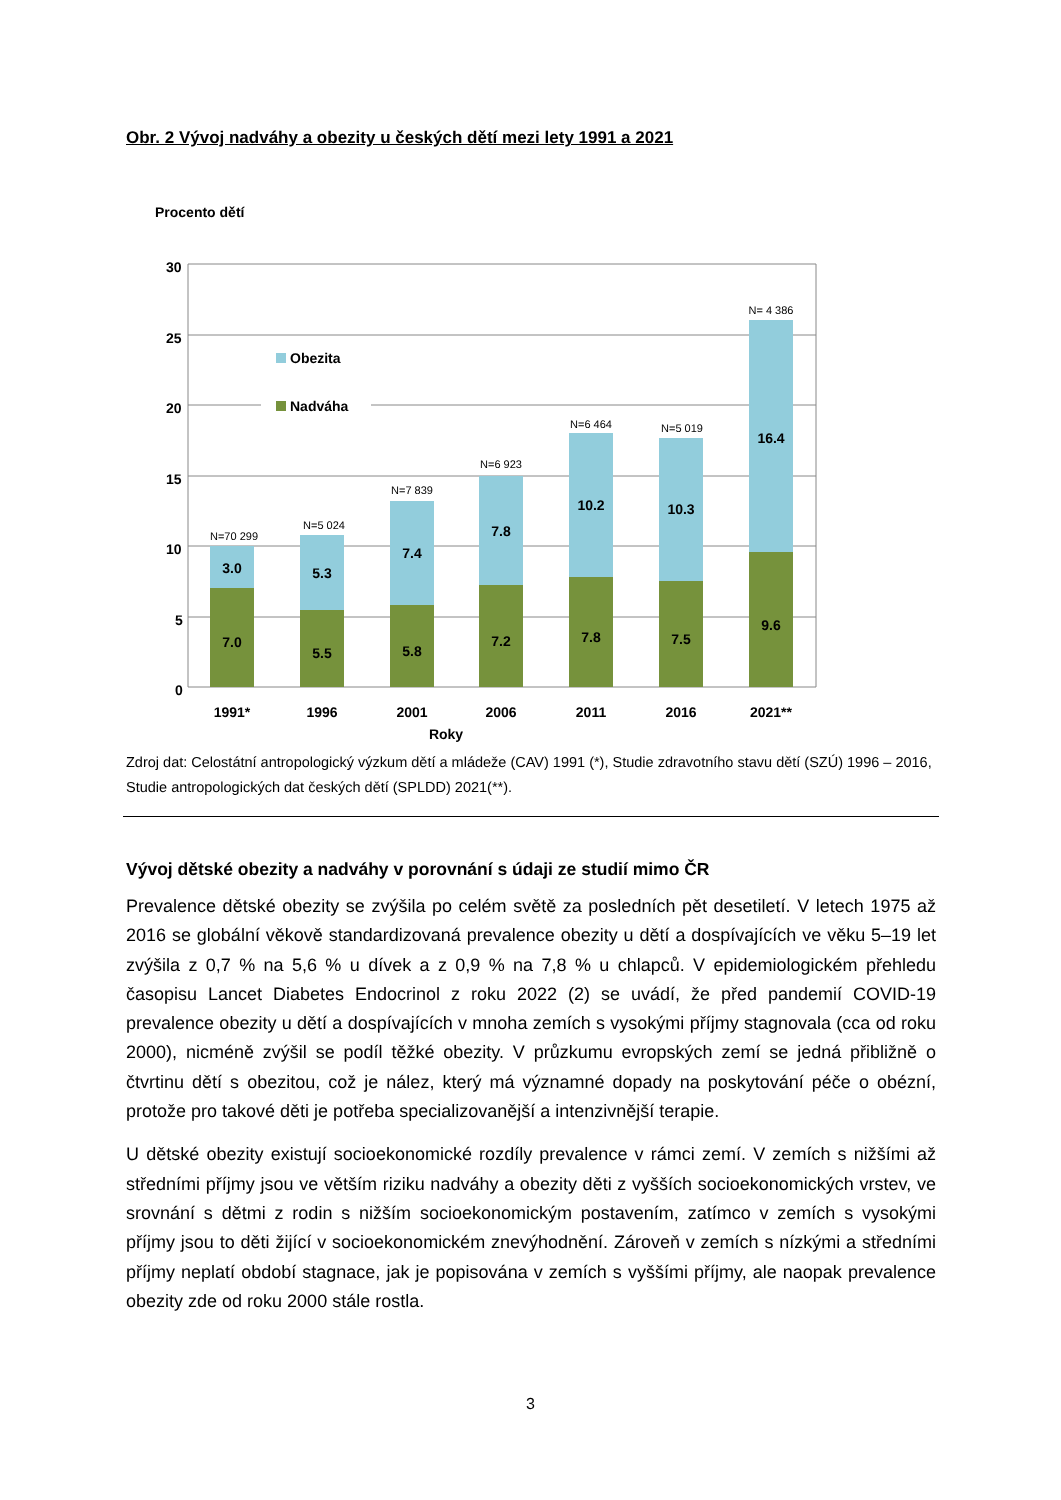Obr. 2 Vývoj nadváhy a obezity u českých dětí mezi lety 1991 a 2021
Procento dětí
30
25
20
15
10
5
0
Obezita
Nadváha
7.0
3.0
5.5
5.3
5.8
7.4
7.2
7.8
7.8
10.2
7.5
10.3
9.6
16.4
1991*
1996
2001
2006
2011
2016
2021**
N=70 299
N=5 024
N=7 839
N=6 923
N=6 464
N=5 019
N= 4 386
Roky
Zdroj dat: Celostátní antropologický výzkum dětí a mládeže (CAV) 1991 (*), Studie zdravotního stavu dětí (SZÚ) 1996 – 2016, Studie antropologických dat českých dětí (SPLDD) 2021(**).
Vývoj dětské obezity a nadváhy v porovnání s údaji ze studií mimo ČR
Prevalence dětské obezity se zvýšila po celém světě za posledních pět desetiletí. V letech 1975 až 2016 se globální věkově standardizovaná prevalence obezity u dětí a dospívajících ve věku 5–19 let zvýšila z 0,7 % na 5,6 % u dívek a z 0,9 % na 7,8 % u chlapců. V epidemiologickém přehledu časopisu Lancet Diabetes Endocrinol z roku 2022 (2) se uvádí, že před pandemií COVID-19 prevalence obezity u dětí a dospívajících v mnoha zemích s vysokými příjmy stagnovala (cca od roku 2000), nicméně zvýšil se podíl těžké obezity. V průzkumu evropských zemí se jedná přibližně o čtvrtinu dětí s obezitou, což je nález, který má významné dopady na poskytování péče o obézní, protože pro takové děti je potřeba specializovanější a intenzivnější terapie.
U dětské obezity existují socioekonomické rozdíly prevalence v rámci zemí. V zemích s nižšími až středními příjmy jsou ve větším riziku nadváhy a obezity děti z vyšších socioekonomických vrstev, ve srovnání s dětmi z rodin s nižším socioekonomickým postavením, zatímco v zemích s vysokými příjmy jsou to děti žijící v socioekonomickém znevýhodnění. Zároveň v zemích s nízkými a středními příjmy neplatí období stagnace, jak je popisována v zemích s vyššími příjmy, ale naopak prevalence obezity zde od roku 2000 stále rostla.
3